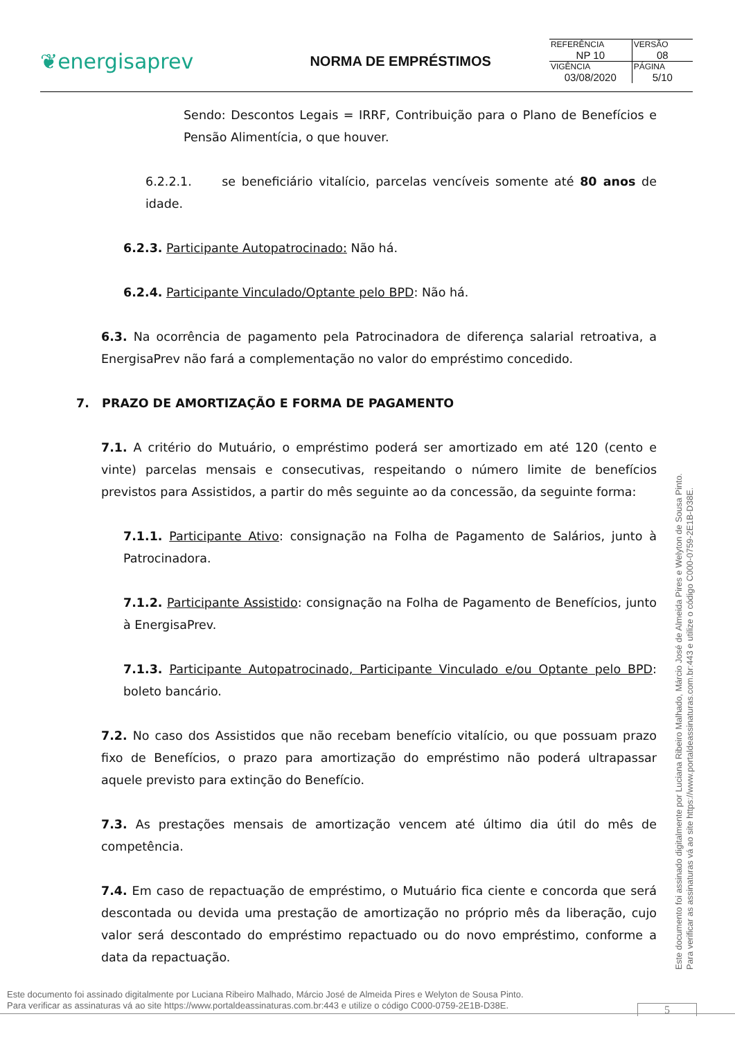❦energisaprev
NORMA DE EMPRÉSTIMOS
| REFERÊNCIA NP 10 | VERSÃO 08 |
| VIGÊNCIA 03/08/2020 | PÁGINA 5/10 |
Sendo: Descontos Legais = IRRF, Contribuição para o Plano de Benefícios e Pensão Alimentícia, o que houver.
6.2.2.1. se beneficiário vitalício, parcelas vencíveis somente até 80 anos de idade.
6.2.3. Participante Autopatrocinado: Não há.
6.2.4. Participante Vinculado/Optante pelo BPD: Não há.
6.3. Na ocorrência de pagamento pela Patrocinadora de diferença salarial retroativa, a EnergisaPrev não fará a complementação no valor do empréstimo concedido.
7. PRAZO DE AMORTIZAÇÃO E FORMA DE PAGAMENTO
7.1. A critério do Mutuário, o empréstimo poderá ser amortizado em até 120 (cento e vinte) parcelas mensais e consecutivas, respeitando o número limite de benefícios previstos para Assistidos, a partir do mês seguinte ao da concessão, da seguinte forma:
7.1.1. Participante Ativo: consignação na Folha de Pagamento de Salários, junto à Patrocinadora.
7.1.2. Participante Assistido: consignação na Folha de Pagamento de Benefícios, junto à EnergisaPrev.
7.1.3. Participante Autopatrocinado, Participante Vinculado e/ou Optante pelo BPD: boleto bancário.
7.2. No caso dos Assistidos que não recebam benefício vitalício, ou que possuam prazo fixo de Benefícios, o prazo para amortização do empréstimo não poderá ultrapassar aquele previsto para extinção do Benefício.
7.3. As prestações mensais de amortização vencem até último dia útil do mês de competência.
7.4. Em caso de repactuação de empréstimo, o Mutuário fica ciente e concorda que será descontada ou devida uma prestação de amortização no próprio mês da liberação, cujo valor será descontado do empréstimo repactuado ou do novo empréstimo, conforme a data da repactuação.
Este documento foi assinado digitalmente por Luciana Ribeiro Malhado, Márcio José de Almeida Pires e Welyton de Sousa Pinto.
Para verificar as assinaturas vá ao site https://www.portaldeassinaturas.com.br:443 e utilize o código C000-0759-2E1B-D38E.
Este documento foi assinado digitalmente por Luciana Ribeiro Malhado, Márcio José de Almeida Pires e Welyton de Sousa Pinto.
Para verificar as assinaturas vá ao site https://www.portaldeassinaturas.com.br:443 e utilize o código C000-0759-2E1B-D38E.
5